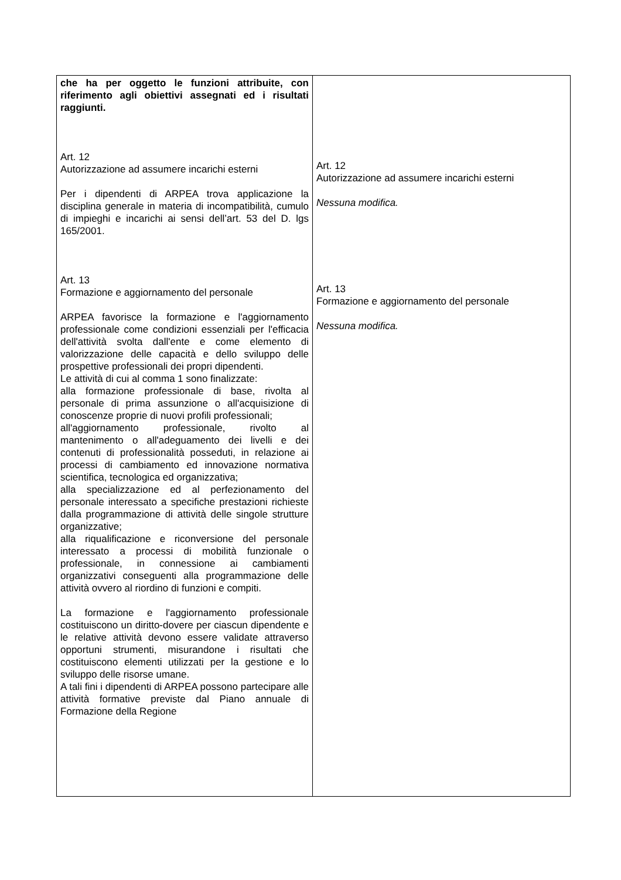| che ha per oggetto le funzioni attribuite, con riferimento agli obiettivi assegnati ed i risultati raggiunti. Art. 12 Autorizzazione ad assumere incarichi esterni Per i dipendenti di ARPEA trova applicazione la disciplina generale in materia di incompatibilità, cumulo di impieghi e incarichi ai sensi dell’art. 53 del D. lgs 165/2001. Art. 13 Formazione e aggiornamento del personale ARPEA favorisce la formazione e l'aggiornamento professionale come condizioni essenziali per l'efficacia dell'attività svolta dall'ente e come elemento di valorizzazione delle capacità e dello sviluppo delle prospettive professionali dei propri dipendenti. Le attività di cui al comma 1 sono finalizzate: alla formazione professionale di base, rivolta al personale di prima assunzione o all'acquisizione di conoscenze proprie di nuovi profili professionali; all'aggiornamento professionale, rivolto al mantenimento o all'adeguamento dei livelli e dei contenuti di professionalità posseduti, in relazione ai processi di cambiamento ed innovazione normativa scientifica, tecnologica ed organizzativa; alla specializzazione ed al perfezionamento del personale interessato a specifiche prestazioni richieste dalla programmazione di attività delle singole strutture organizzative; alla riqualificazione e riconversione del personale interessato a processi di mobilità funzionale o professionale, in connessione ai cambiamenti organizzativi conseguenti alla programmazione delle attività ovvero al riordino di funzioni e compiti. La formazione e l'aggiornamento professionale costituiscono un diritto-dovere per ciascun dipendente e le relative attività devono essere validate attraverso opportuni strumenti, misurandone i risultati che costituiscono elementi utilizzati per la gestione e lo sviluppo delle risorse umane. A tali fini i dipendenti di ARPEA possono partecipare alle attività formative previste dal Piano annuale di Formazione della Regione | Art. 12 Autorizzazione ad assumere incarichi esterni Nessuna modifica. Art. 13 Formazione e aggiornamento del personale Nessuna modifica. |